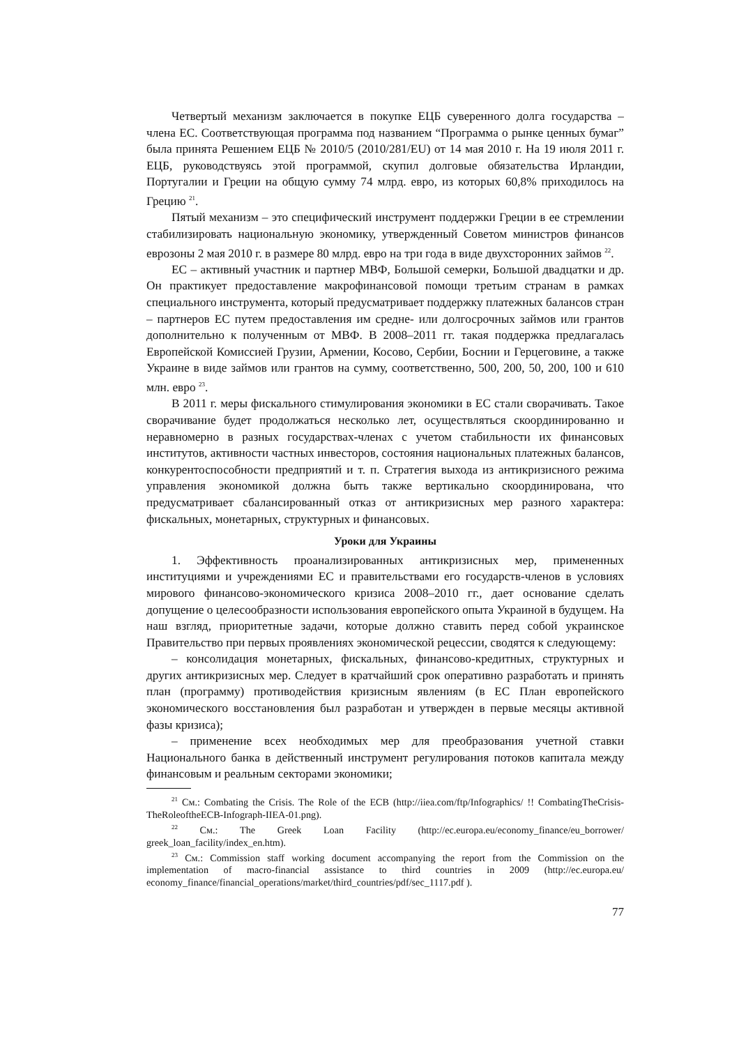Четвертый механизм заключается в покупке ЕЦБ суверенного долга государства – члена ЕС. Соответствующая программа под названием “Программа о рынке ценных бумаг” была принята Решением ЕЦБ № 2010/5 (2010/281/EU) от 14 мая 2010 г. На 19 июля 2011 г. ЕЦБ, руководствуясь этой программой, скупил долговые обязательства Ирландии, Португалии и Греции на общую сумму 74 млрд. евро, из которых 60,8% приходилось на Грецию <sup>21</sup>.
Пятый механизм – это специфический инструмент поддержки Греции в ее стремлении стабилизировать национальную экономику, утвержденный Советом министров финансов еврозоны 2 мая 2010 г. в размере 80 млрд. евро на три года в виде двухсторонних займов <sup>22</sup>.
ЕС – активный участник и партнер МВФ, Большой семерки, Большой двадцатки и др. Он практикует предоставление макрофинансовой помощи третьим странам в рамках специального инструмента, который предусматривает поддержку платежных балансов стран – партнеров ЕС путем предоставления им средне- или долгосрочных займов или грантов дополнительно к полученным от МВФ. В 2008–2011 гг. такая поддержка предлагалась Европейской Комиссией Грузии, Армении, Косово, Сербии, Боснии и Герцеговине, а также Украине в виде займов или грантов на сумму, соответственно, 500, 200, 50, 200, 100 и 610 млн. евро <sup>23</sup>.
В 2011 г. меры фискального стимулирования экономики в ЕС стали сворачивать. Такое сворачивание будет продолжаться несколько лет, осуществляться скоординированно и неравномерно в разных государствах-членах с учетом стабильности их финансовых институтов, активности частных инвесторов, состояния национальных платежных балансов, конкурентоспособности предприятий и т. п. Стратегия выхода из антикризисного режима управления экономикой должна быть также вертикально скоординирована, что предусматривает сбалансированный отказ от антикризисных мер разного характера: фискальных, монетарных, структурных и финансовых.
Уроки для Украины
1. Эффективность проанализированных антикризисных мер, примененных институциями и учреждениями ЕС и правительствами его государств-членов в условиях мирового финансово-экономического кризиса 2008–2010 гг., дает основание сделать допущение о целесообразности использования европейского опыта Украиной в будущем. На наш взгляд, приоритетные задачи, которые должно ставить перед собой украинское Правительство при первых проявлениях экономической рецессии, сводятся к следующему:
– консолидация монетарных, фискальных, финансово-кредитных, структурных и других антикризисных мер. Следует в кратчайший срок оперативно разработать и принять план (программу) противодействия кризисным явлениям (в ЕС План европейского экономического восстановления был разработан и утвержден в первые месяцы активной фазы кризиса);
– применение всех необходимых мер для преобразования учетной ставки Национального банка в действенный инструмент регулирования потоков капитала между финансовым и реальным секторами экономики;
<sup>21</sup> См.: Combating the Crisis. The Role of the ECB (http://iiea.com/ftp/Infographics/ !! CombatingTheCrisis-TheRoleoftheECB-Infograph-IIEA-01.png).
<sup>22</sup> См.: The Greek Loan Facility (http://ec.europa.eu/economy_finance/eu_borrower/ greek_loan_facility/index_en.htm).
<sup>23</sup> См.: Commission staff working document accompanying the report from the Commission on the implementation of macro-financial assistance to third countries in 2009 (http://ec.europa.eu/ economy_finance/financial_operations/market/third_countries/pdf/sec_1117.pdf ).
77